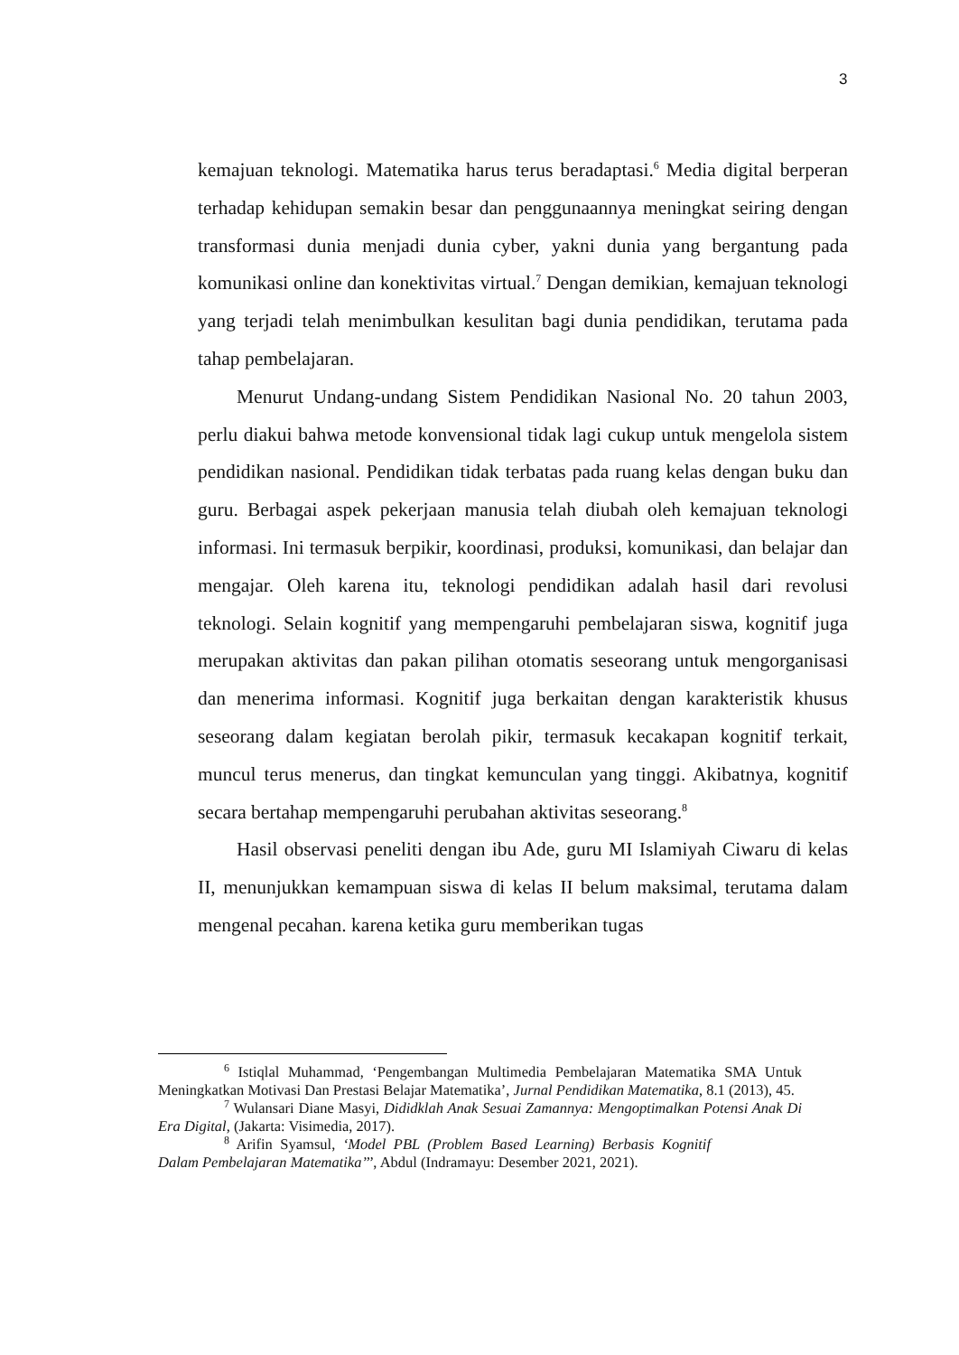3
kemajuan teknologi. Matematika harus terus beradaptasi.<sup>6</sup> Media digital berperan terhadap kehidupan semakin besar dan penggunaannya meningkat seiring dengan transformasi dunia menjadi dunia cyber, yakni dunia yang bergantung pada komunikasi online dan konektivitas virtual.<sup>7</sup> Dengan demikian, kemajuan teknologi yang terjadi telah menimbulkan kesulitan bagi dunia pendidikan, terutama pada tahap pembelajaran.
Menurut Undang-undang Sistem Pendidikan Nasional No. 20 tahun 2003, perlu diakui bahwa metode konvensional tidak lagi cukup untuk mengelola sistem pendidikan nasional. Pendidikan tidak terbatas pada ruang kelas dengan buku dan guru. Berbagai aspek pekerjaan manusia telah diubah oleh kemajuan teknologi informasi. Ini termasuk berpikir, koordinasi, produksi, komunikasi, dan belajar dan mengajar. Oleh karena itu, teknologi pendidikan adalah hasil dari revolusi teknologi. Selain kognitif yang mempengaruhi pembelajaran siswa, kognitif juga merupakan aktivitas dan pakan pilihan otomatis seseorang untuk mengorganisasi dan menerima informasi. Kognitif juga berkaitan dengan karakteristik khusus seseorang dalam kegiatan berolah pikir, termasuk kecakapan kognitif terkait, muncul terus menerus, dan tingkat kemunculan yang tinggi. Akibatnya, kognitif secara bertahap mempengaruhi perubahan aktivitas seseorang.<sup>8</sup>
Hasil observasi peneliti dengan ibu Ade, guru MI Islamiyah Ciwaru di kelas II, menunjukkan kemampuan siswa di kelas II belum maksimal, terutama dalam mengenal pecahan. karena ketika guru memberikan tugas
<sup>6</sup> Istiqlal Muhammad, ‘Pengembangan Multimedia Pembelajaran Matematika SMA Untuk Meningkatkan Motivasi Dan Prestasi Belajar Matematika’, Jurnal Pendidikan Matematika, 8.1 (2013), 45.
<sup>7</sup> Wulansari Diane Masyi, Dididklah Anak Sesuai Zamannya: Mengoptimalkan Potensi Anak Di Era Digital, (Jakarta: Visimedia, 2017).
<sup>8</sup> Arifin Syamsul, ‘Model PBL (Problem Based Learning) Berbasis Kognitif Dalam Pembelajaran Matematika’’’, Abdul (Indramayu: Desember 2021, 2021).